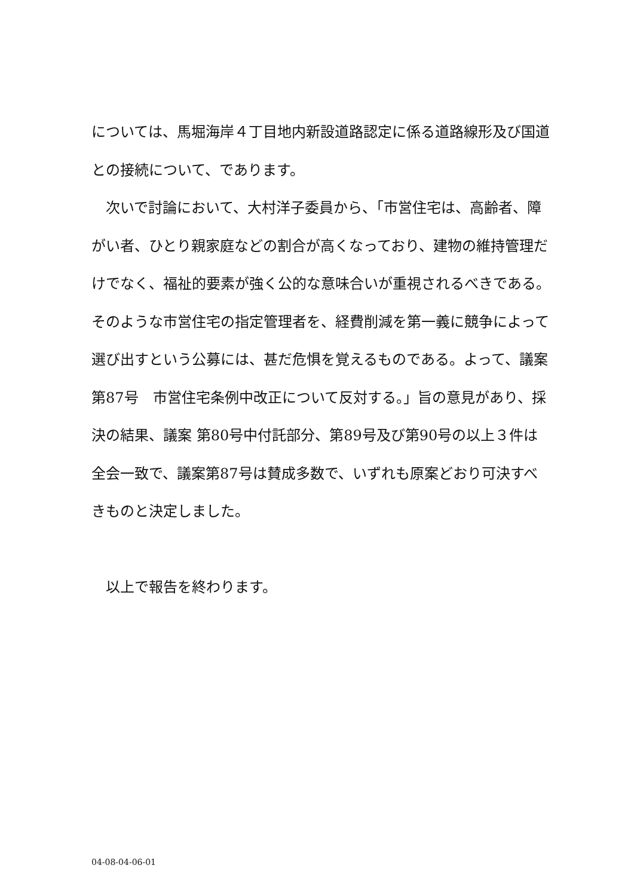については、馬堀海岸４丁目地内新設道路認定に係る道路線形及び国道との接続について、であります。
　次いで討論において、大村洋子委員から、「市営住宅は、高齢者、障がい者、ひとり親家庭などの割合が高くなっており、建物の維持管理だけでなく、福祉的要素が強く公的な意味合いが重視されるべきである。そのような市営住宅の指定管理者を、経費削減を第一義に競争によって選び出すという公募には、甚だ危惧を覚えるものである。よって、議案第87号　市営住宅条例中改正について反対する。」旨の意見があり、採決の結果、議案 第80号中付託部分、第89号及び第90号の以上３件は全会一致で、議案第87号は賛成多数で、いずれも原案どおり可決すべきものと決定しました。
　以上で報告を終わります。
04-08-04-06-01